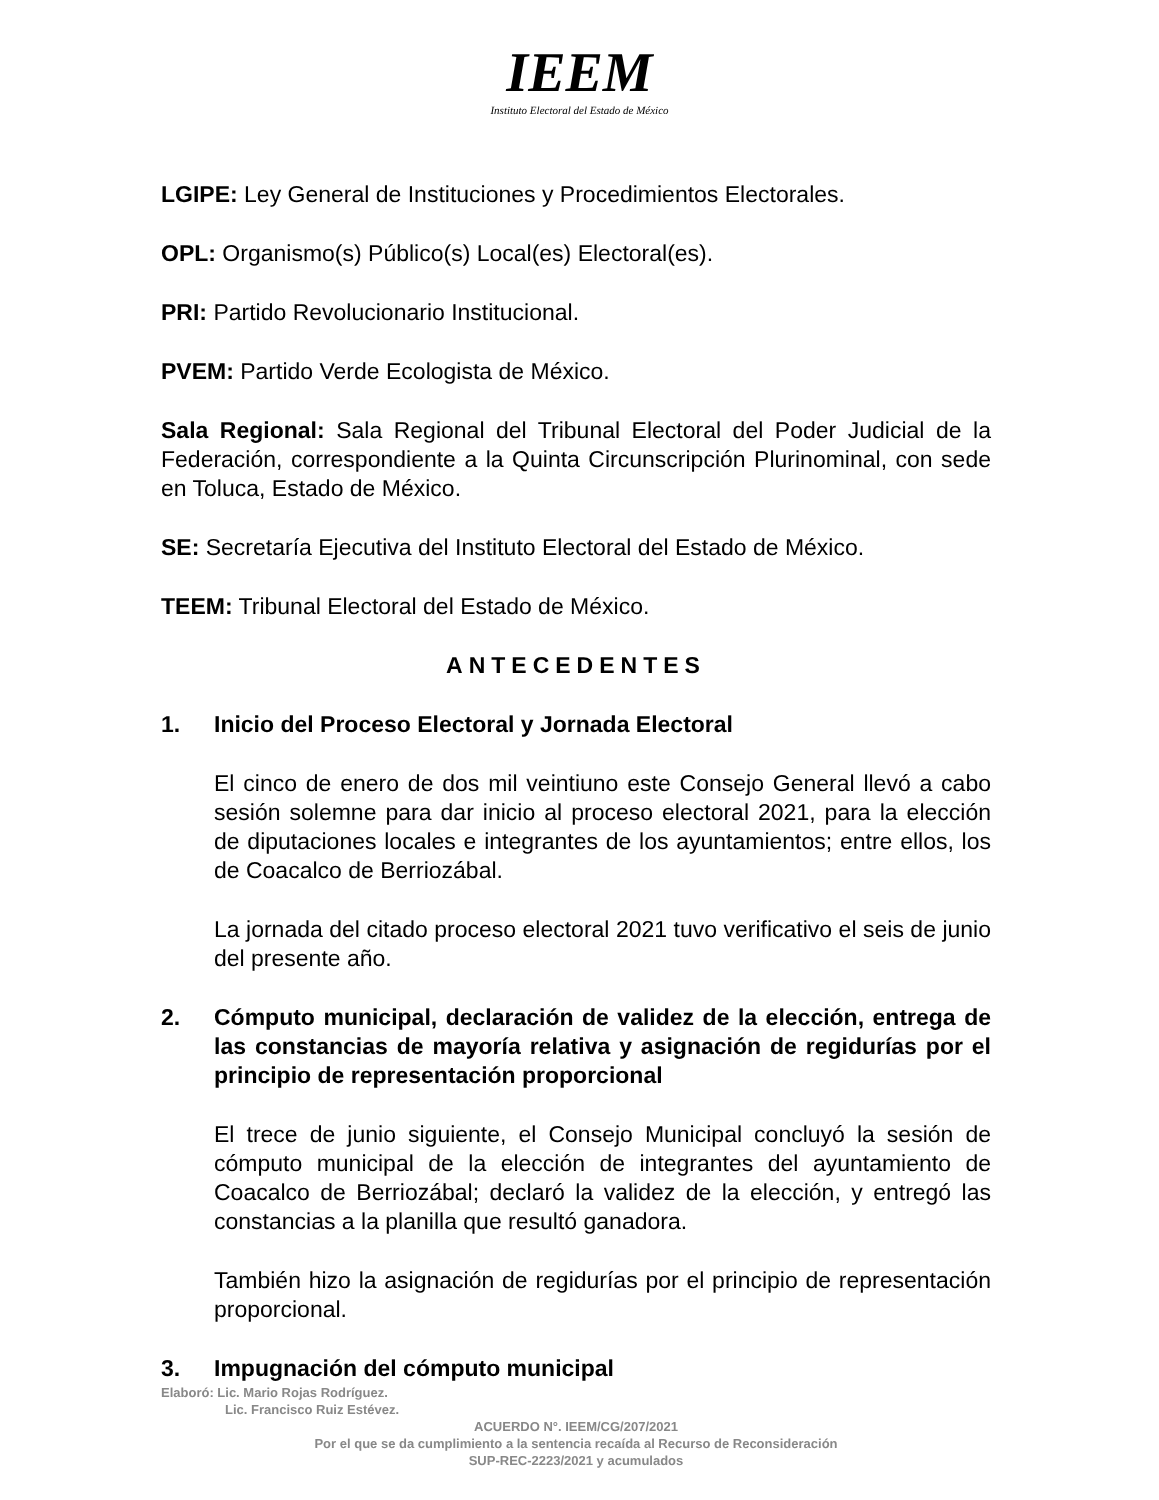IEEM
Instituto Electoral del Estado de México
LGIPE: Ley General de Instituciones y Procedimientos Electorales.
OPL: Organismo(s) Público(s) Local(es) Electoral(es).
PRI: Partido Revolucionario Institucional.
PVEM: Partido Verde Ecologista de México.
Sala Regional: Sala Regional del Tribunal Electoral del Poder Judicial de la Federación, correspondiente a la Quinta Circunscripción Plurinominal, con sede en Toluca, Estado de México.
SE: Secretaría Ejecutiva del Instituto Electoral del Estado de México.
TEEM: Tribunal Electoral del Estado de México.
ANTECEDENTES
1. Inicio del Proceso Electoral y Jornada Electoral
El cinco de enero de dos mil veintiuno este Consejo General llevó a cabo sesión solemne para dar inicio al proceso electoral 2021, para la elección de diputaciones locales e integrantes de los ayuntamientos; entre ellos, los de Coacalco de Berriozábal.
La jornada del citado proceso electoral 2021 tuvo verificativo el seis de junio del presente año.
2. Cómputo municipal, declaración de validez de la elección, entrega de las constancias de mayoría relativa y asignación de regidurías por el principio de representación proporcional
El trece de junio siguiente, el Consejo Municipal concluyó la sesión de cómputo municipal de la elección de integrantes del ayuntamiento de Coacalco de Berriozábal; declaró la validez de la elección, y entregó las constancias a la planilla que resultó ganadora.
También hizo la asignación de regidurías por el principio de representación proporcional.
3. Impugnación del cómputo municipal
Elaboró: Lic. Mario Rojas Rodríguez.
Lic. Francisco Ruiz Estévez.
ACUERDO N°. IEEM/CG/207/2021
Por el que se da cumplimiento a la sentencia recaída al Recurso de Reconsideración
SUP-REC-2223/2021 y acumulados